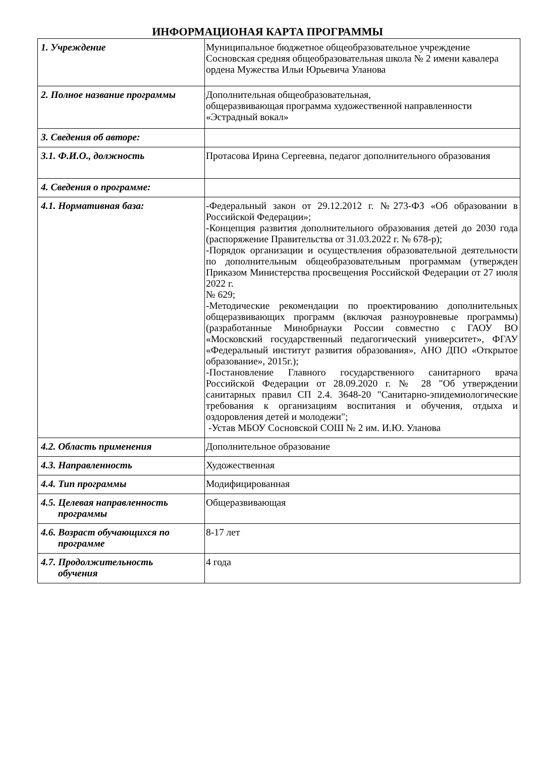ИНФОРМАЦИОНАЯ КАРТА ПРОГРАММЫ
| 1. Учреждение | Муниципальное бюджетное общеобразовательное учреждение Сосновская средняя общеобразовательная школа № 2 имени кавалера ордена Мужества Ильи Юрьевича Уланова |
| 2. Полное название программы | Дополнительная общеобразовательная, общеразвивающая программа художественной направленности «Эстрадный вокал» |
| 3. Сведения об авторе: | |
| 3.1. Ф.И.О., должность | Протасова Ирина Сергеевна, педагог дополнительного образования |
| 4. Сведения о программе: | |
| 4.1. Нормативная база: | -Федеральный закон от 29.12.2012 г. №273-ФЗ «Об образовании в Российской Федерации»; -Концепция развития дополнительного образования детей до 2030 года (распоряжение Правительства от 31.03.2022 г. № 678-р); -Порядок организации и осуществления образовательной деятельности по дополнительным общеобразовательным программам (утвержден Приказом Министерства просвещения Российской Федерации от 27 июля 2022 г. № 629; -Методические рекомендации по проектированию дополнительных общеразвивающих программ (включая разноуровневые программы) (разработанные Минобрнауки России совместно с ГАОУ ВО «Московский государственный педагогический университет», ФГАУ «Федеральный институт развития образования», АНО ДПО «Открытое образование», 2015г.); -Постановление Главного государственного санитарного врача Российской Федерации от 28.09.2020 г. № 28 "Об утверждении санитарных правил СП 2.4. 3648-20 "Санитарно-эпидемиологические требования к организациям воспитания и обучения, отдыха и оздоровления детей и молодежи"; -Устав МБОУ Сосновской СОШ № 2 им. И.Ю. Уланова |
| 4.2. Область применения | Дополнительное образование |
| 4.3. Направленность | Художественная |
| 4.4. Тип программы | Модифицированная |
| 4.5. Целевая направленность программы | Общеразвивающая |
| 4.6. Возраст обучающихся по программе | 8-17 лет |
| 4.7. Продолжительность обучения | 4 года |